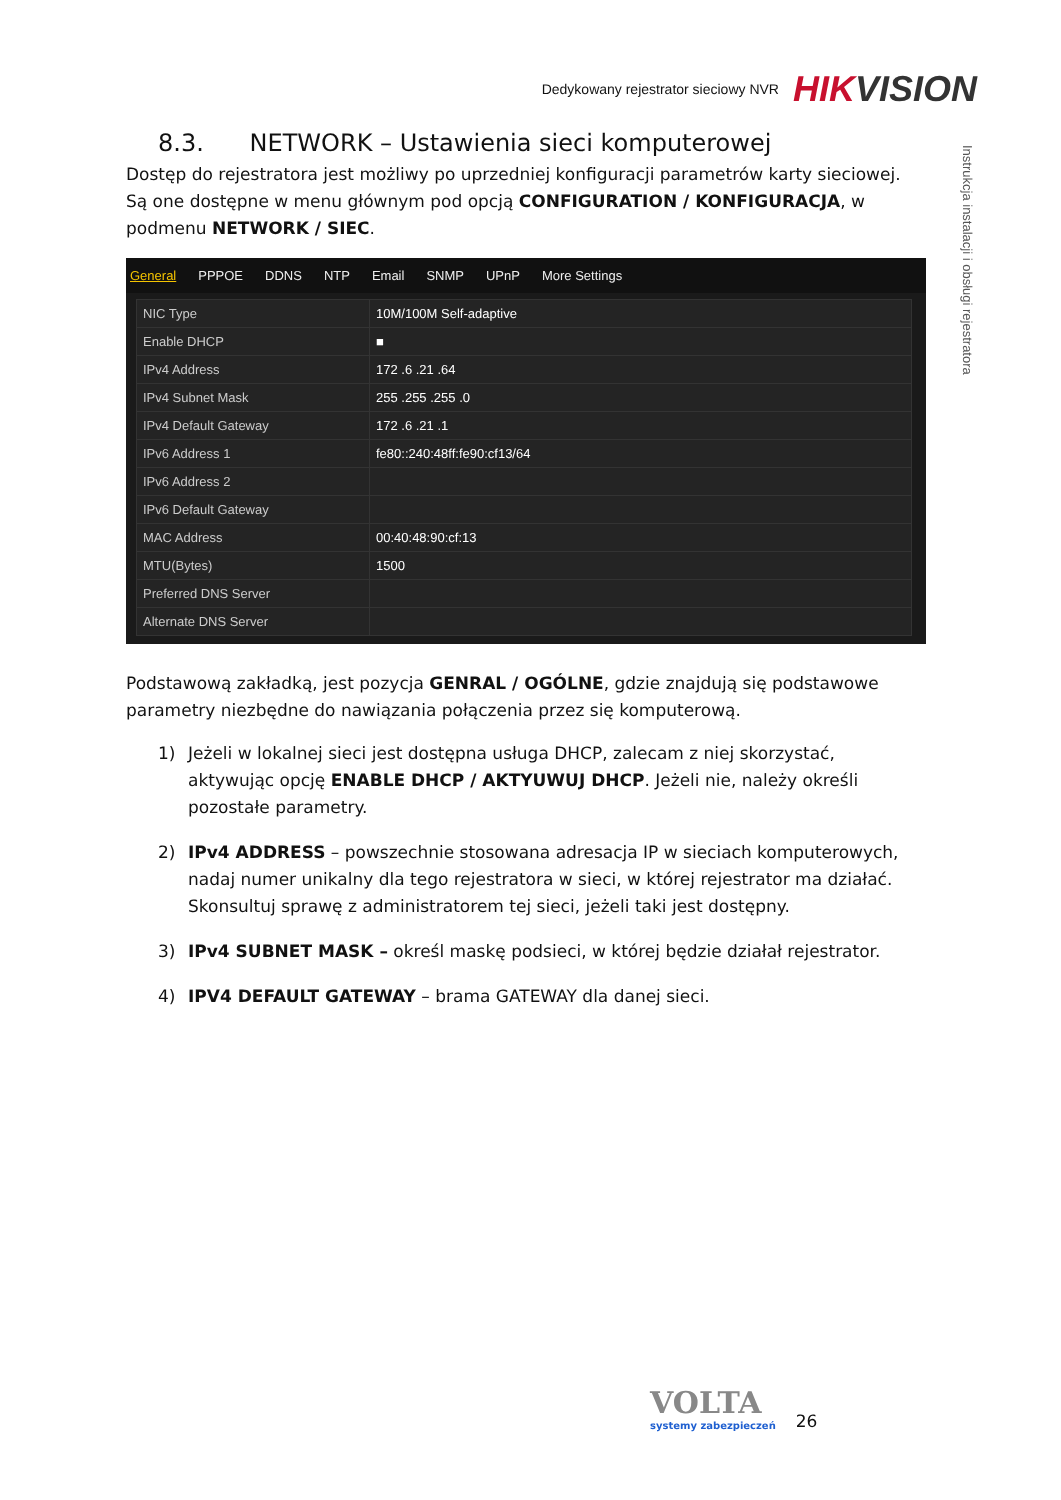Dedykowany rejestrator sieciowy NVR HIKVISION
Instrukcja instalacji i obsługi rejestratora
8.3. NETWORK – Ustawienia sieci komputerowej
Dostęp do rejestratora jest możliwy po uprzedniej konfiguracji parametrów karty sieciowej. Są one dostępne w menu głównym pod opcją CONFIGURATION / KONFIGURACJA, w podmenu NETWORK / SIEC.
General PPPOE DDNS NTP Email SNMP UPnP More Settings
| NIC Type | 10M/100M Self-adaptive |
| Enable DHCP | ■ |
| IPv4 Address | 172 .6 .21 .64 |
| IPv4 Subnet Mask | 255 .255 .255 .0 |
| IPv4 Default Gateway | 172 .6 .21 .1 |
| IPv6 Address 1 | fe80::240:48ff:fe90:cf13/64 |
| IPv6 Address 2 | |
| IPv6 Default Gateway | |
| MAC Address | 00:40:48:90:cf:13 |
| MTU(Bytes) | 1500 |
| Preferred DNS Server | |
| Alternate DNS Server | |
Podstawową zakładką, jest pozycja GENRAL / OGÓLNE, gdzie znajdują się podstawowe parametry niezbędne do nawiązania połączenia przez się komputerową.
1) Jeżeli w lokalnej sieci jest dostępna usługa DHCP, zalecam z niej skorzystać, aktywując opcję ENABLE DHCP / AKTYUWUJ DHCP. Jeżeli nie, należy określi pozostałe parametry.
2) IPv4 ADDRESS – powszechnie stosowana adresacja IP w sieciach komputerowych, nadaj numer unikalny dla tego rejestratora w sieci, w której rejestrator ma działać. Skonsultuj sprawę z administratorem tej sieci, jeżeli taki jest dostępny.
3) IPv4 SUBNET MASK – określ maskę podsieci, w której będzie działał rejestrator.
4) IPV4 DEFAULT GATEWAY – brama GATEWAY dla danej sieci.
VOLTA
systemy zabezpieczeń
26